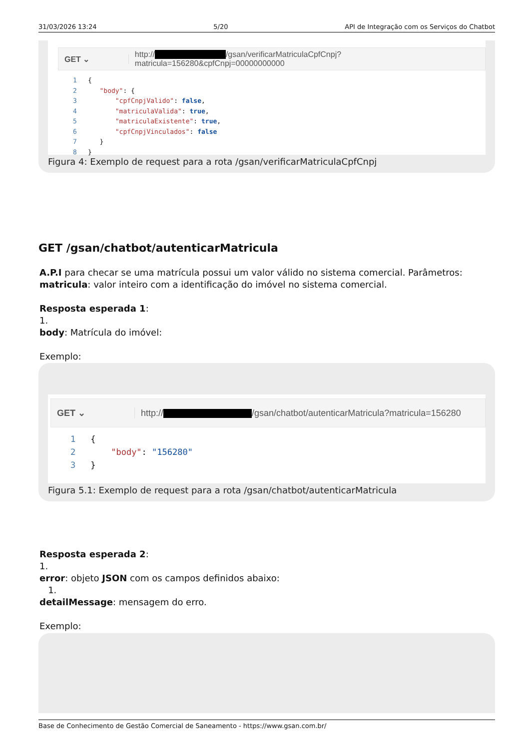31/03/2026 13:24 5/20 API de Integração com os Serviços do Chatbot
GET ⌄ http:// /gsan/verificarMatriculaCpfCnpj?matricula=156280&cpfCnpj=00000000000
1 {
2 "body": {
3 "cpfCnpjValido": false,
4 "matriculaValida": true,
5 "matriculaExistente": true,
6 "cpfCnpjVinculados": false
7 }
8 }
Figura 4: Exemplo de request para a rota /gsan/verificarMatriculaCpfCnpj
GET /gsan/chatbot/autenticarMatricula
A.P.I para checar se uma matrícula possui um valor válido no sistema comercial. Parâmetros:
matricula: valor inteiro com a identificação do imóvel no sistema comercial.
Resposta esperada 1:
1.
body: Matrícula do imóvel:
Exemplo:
GET ⌄ http:// /gsan/chatbot/autenticarMatricula?matricula=156280
1 {
2 "body": "156280"
3 }
Figura 5.1: Exemplo de request para a rota /gsan/chatbot/autenticarMatricula
Resposta esperada 2:
1.
error: objeto JSON com os campos definidos abaixo:
1.
detailMessage: mensagem do erro.
Exemplo:
Base de Conhecimento de Gestão Comercial de Saneamento - https://www.gsan.com.br/